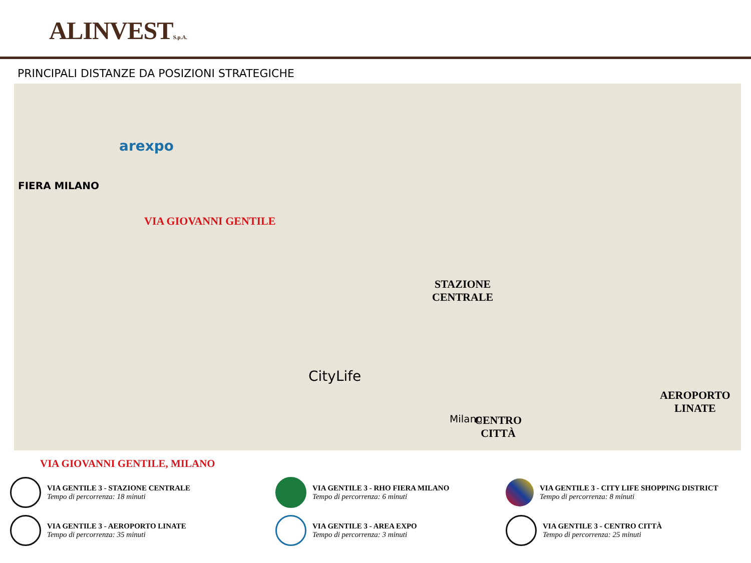ALINVESTS.p.A.
PRINCIPALI DISTANZE DA POSIZIONI STRATEGICHE
FIERA MILANO
arexpo
VIA GIOVANNI GENTILE
STAZIONE
CENTRALE
CityLife
Milano CENTRO
CITTÀ
AEROPORTO
LINATE
VIA GIOVANNI GENTILE, MILANO
VIA GENTILE 3 - STAZIONE CENTRALE
Tempo di percorrenza: 18 minuti
VIA GENTILE 3 - RHO FIERA MILANO
Tempo di percorrenza: 6 minuti
VIA GENTILE 3 - CITY LIFE SHOPPING DISTRICT
Tempo di percorrenza: 8 minuti
VIA GENTILE 3 - AEROPORTO LINATE
Tempo di percorrenza: 35 minuti
VIA GENTILE 3 - AREA EXPO
Tempo di percorrenza: 3 minuti
VIA GENTILE 3 - CENTRO CITTÀ
Tempo di percorrenza: 25 minuti